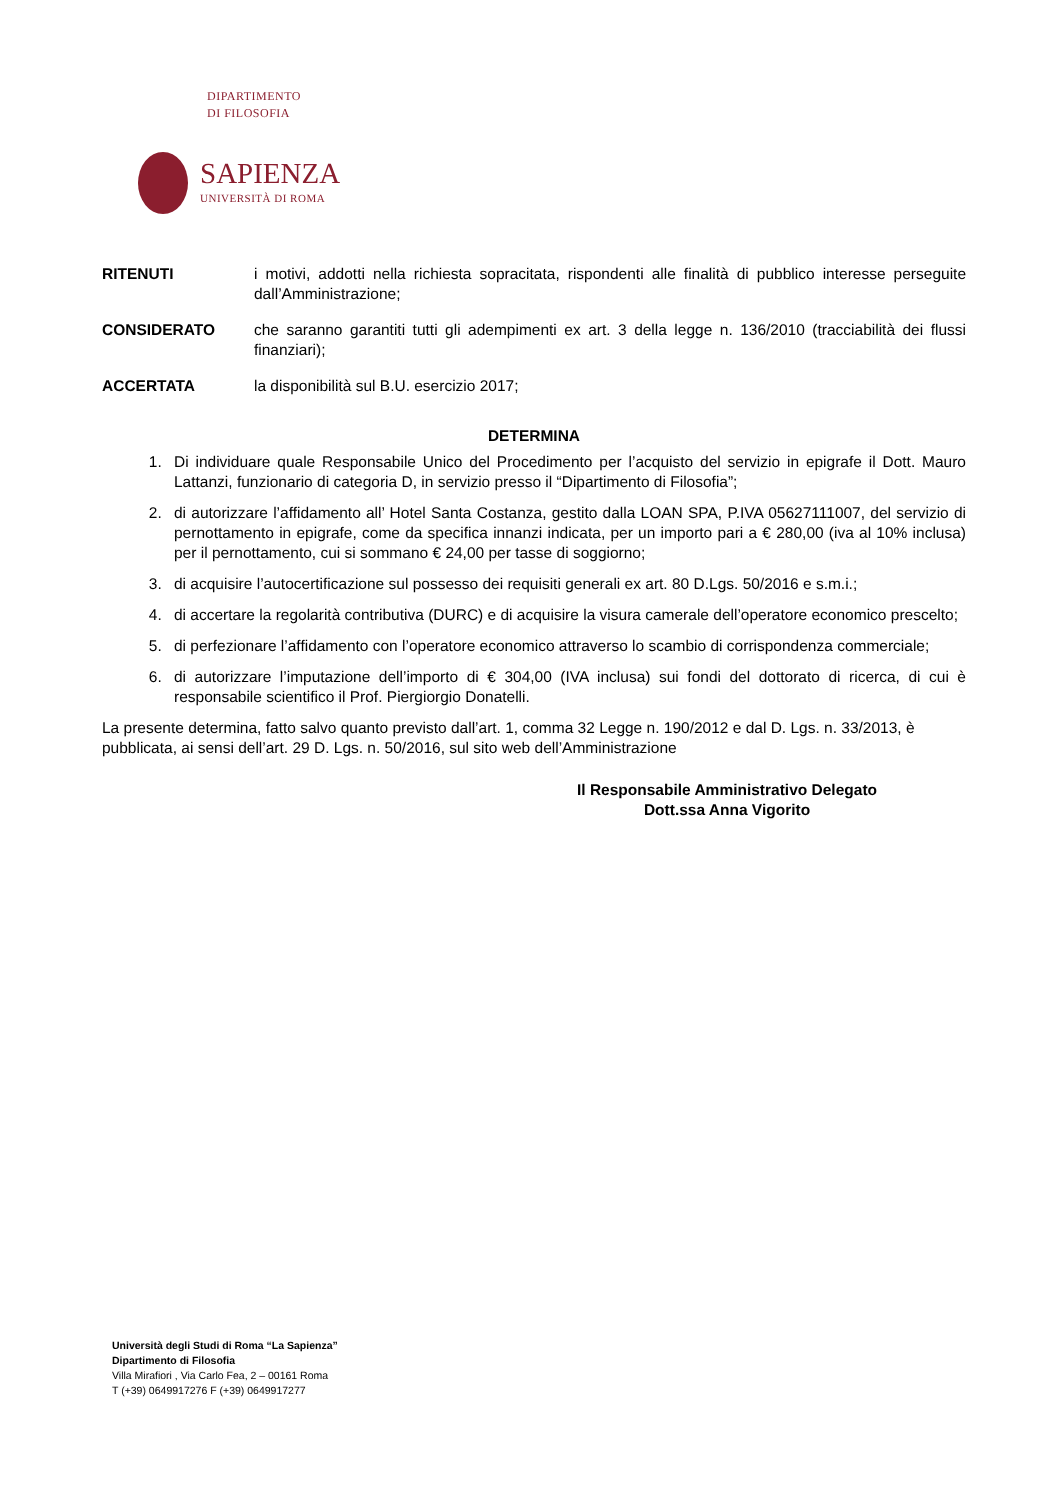DIPARTIMENTO
DI FILOSOFIA
SAPIENZA
UNIVERSITÀ DI ROMA
RITENUTI i motivi, addotti nella richiesta sopracitata, rispondenti alle finalità di pubblico interesse perseguite dall’Amministrazione;
CONSIDERATO che saranno garantiti tutti gli adempimenti ex art. 3 della legge n. 136/2010 (tracciabilità dei flussi finanziari);
ACCERTATA la disponibilità sul B.U. esercizio 2017;
DETERMINA
1. Di individuare quale Responsabile Unico del Procedimento per l’acquisto del servizio in epigrafe il Dott. Mauro Lattanzi, funzionario di categoria D, in servizio presso il “Dipartimento di Filosofia”;
2. di autorizzare l’affidamento all’ Hotel Santa Costanza, gestito dalla LOAN SPA, P.IVA 05627111007, del servizio di pernottamento in epigrafe, come da specifica innanzi indicata, per un importo pari a € 280,00 (iva al 10% inclusa) per il pernottamento, cui si sommano € 24,00 per tasse di soggiorno;
3. di acquisire l’autocertificazione sul possesso dei requisiti generali ex art. 80 D.Lgs. 50/2016 e s.m.i.;
4. di accertare la regolarità contributiva (DURC) e di acquisire la visura camerale dell’operatore economico prescelto;
5. di perfezionare l’affidamento con l’operatore economico attraverso lo scambio di corrispondenza commerciale;
6. di autorizzare l’imputazione dell’importo di € 304,00 (IVA inclusa) sui fondi del dottorato di ricerca, di cui è responsabile scientifico il Prof. Piergiorgio Donatelli.
La presente determina, fatto salvo quanto previsto dall’art. 1, comma 32 Legge n. 190/2012 e dal D. Lgs. n. 33/2013, è pubblicata, ai sensi dell’art. 29 D. Lgs. n. 50/2016, sul sito web dell’Amministrazione
Il Responsabile Amministrativo Delegato
Dott.ssa Anna Vigorito
Università degli Studi di Roma “La Sapienza”
Dipartimento di Filosofia
Villa Mirafiori , Via Carlo Fea, 2 – 00161 Roma
T (+39) 0649917276 F (+39) 0649917277